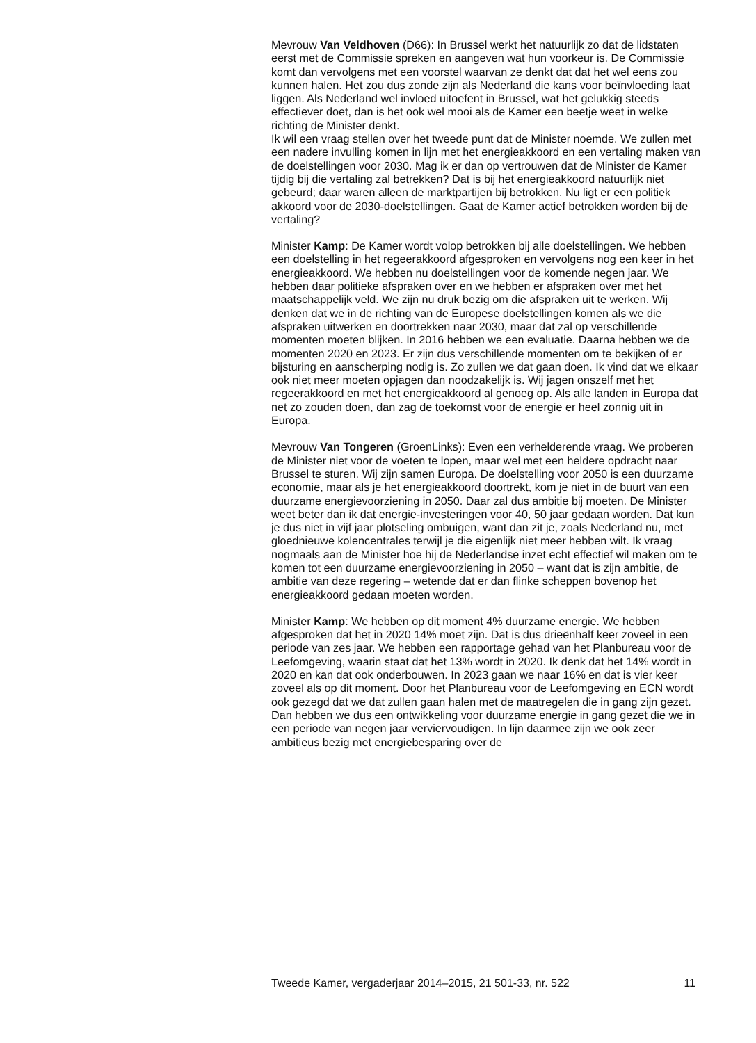Mevrouw Van Veldhoven (D66): In Brussel werkt het natuurlijk zo dat de lidstaten eerst met de Commissie spreken en aangeven wat hun voorkeur is. De Commissie komt dan vervolgens met een voorstel waarvan ze denkt dat dat het wel eens zou kunnen halen. Het zou dus zonde zijn als Nederland die kans voor beïnvloeding laat liggen. Als Nederland wel invloed uitoefent in Brussel, wat het gelukkig steeds effectiever doet, dan is het ook wel mooi als de Kamer een beetje weet in welke richting de Minister denkt.
Ik wil een vraag stellen over het tweede punt dat de Minister noemde. We zullen met een nadere invulling komen in lijn met het energieakkoord en een vertaling maken van de doelstellingen voor 2030. Mag ik er dan op vertrouwen dat de Minister de Kamer tijdig bij die vertaling zal betrekken? Dat is bij het energieakkoord natuurlijk niet gebeurd; daar waren alleen de marktpartijen bij betrokken. Nu ligt er een politiek akkoord voor de 2030-doelstellingen. Gaat de Kamer actief betrokken worden bij de vertaling?
Minister Kamp: De Kamer wordt volop betrokken bij alle doelstellingen. We hebben een doelstelling in het regeerakkoord afgesproken en vervolgens nog een keer in het energieakkoord. We hebben nu doelstellingen voor de komende negen jaar. We hebben daar politieke afspraken over en we hebben er afspraken over met het maatschappelijk veld. We zijn nu druk bezig om die afspraken uit te werken. Wij denken dat we in de richting van de Europese doelstellingen komen als we die afspraken uitwerken en doortrekken naar 2030, maar dat zal op verschillende momenten moeten blijken. In 2016 hebben we een evaluatie. Daarna hebben we de momenten 2020 en 2023. Er zijn dus verschillende momenten om te bekijken of er bijsturing en aanscherping nodig is. Zo zullen we dat gaan doen. Ik vind dat we elkaar ook niet meer moeten opjagen dan noodzakelijk is. Wij jagen onszelf met het regeerakkoord en met het energieakkoord al genoeg op. Als alle landen in Europa dat net zo zouden doen, dan zag de toekomst voor de energie er heel zonnig uit in Europa.
Mevrouw Van Tongeren (GroenLinks): Even een verhelderende vraag. We proberen de Minister niet voor de voeten te lopen, maar wel met een heldere opdracht naar Brussel te sturen. Wij zijn samen Europa. De doelstelling voor 2050 is een duurzame economie, maar als je het energieakkoord doortrekt, kom je niet in de buurt van een duurzame energievoorziening in 2050. Daar zal dus ambitie bij moeten. De Minister weet beter dan ik dat energie-investeringen voor 40, 50 jaar gedaan worden. Dat kun je dus niet in vijf jaar plotseling ombuigen, want dan zit je, zoals Nederland nu, met gloednieuwe kolencentrales terwijl je die eigenlijk niet meer hebben wilt. Ik vraag nogmaals aan de Minister hoe hij de Nederlandse inzet echt effectief wil maken om te komen tot een duurzame energievoorziening in 2050 – want dat is zijn ambitie, de ambitie van deze regering – wetende dat er dan flinke scheppen bovenop het energieakkoord gedaan moeten worden.
Minister Kamp: We hebben op dit moment 4% duurzame energie. We hebben afgesproken dat het in 2020 14% moet zijn. Dat is dus drieënhalf keer zoveel in een periode van zes jaar. We hebben een rapportage gehad van het Planbureau voor de Leefomgeving, waarin staat dat het 13% wordt in 2020. Ik denk dat het 14% wordt in 2020 en kan dat ook onderbouwen. In 2023 gaan we naar 16% en dat is vier keer zoveel als op dit moment. Door het Planbureau voor de Leefomgeving en ECN wordt ook gezegd dat we dat zullen gaan halen met de maatregelen die in gang zijn gezet. Dan hebben we dus een ontwikkeling voor duurzame energie in gang gezet die we in een periode van negen jaar verviervoudigen. In lijn daarmee zijn we ook zeer ambitieus bezig met energiebesparing over de
Tweede Kamer, vergaderjaar 2014–2015, 21 501-33, nr. 522 11